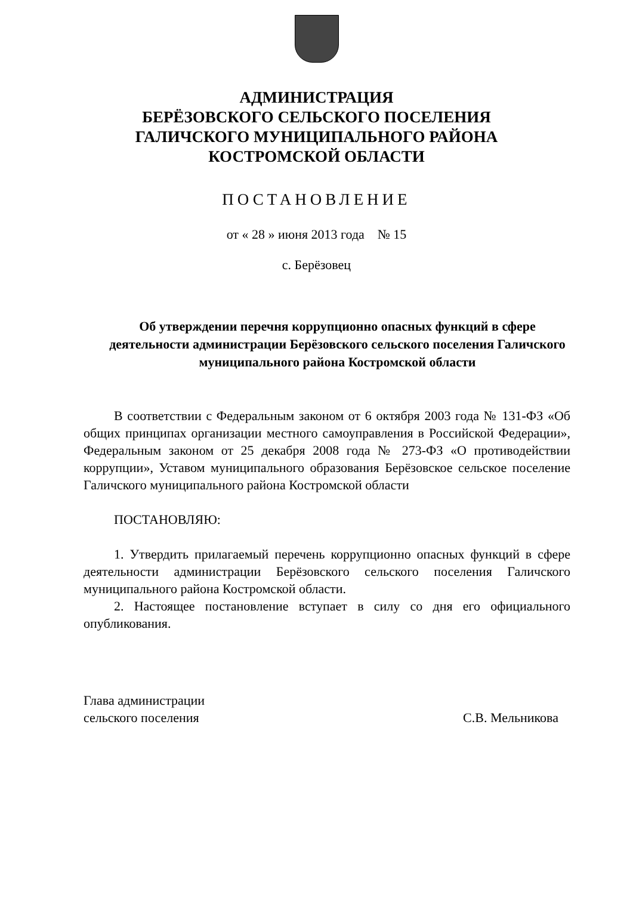АДМИНИСТРАЦИЯ
БЕРЁЗОВСКОГО СЕЛЬСКОГО ПОСЕЛЕНИЯ
ГАЛИЧСКОГО МУНИЦИПАЛЬНОГО РАЙОНА
КОСТРОМСКОЙ ОБЛАСТИ
ПОСТАНОВЛЕНИЕ
от « 28 » июня 2013 года № 15
с. Берёзовец
Об утверждении перечня коррупционно опасных функций в сфере деятельности администрации Берёзовского сельского поселения Галичского муниципального района Костромской области
В соответствии с Федеральным законом от 6 октября 2003 года № 131-ФЗ «Об общих принципах организации местного самоуправления в Российской Федерации», Федеральным законом от 25 декабря 2008 года № 273-ФЗ «О противодействии коррупции», Уставом муниципального образования Берёзовское сельское поселение Галичского муниципального района Костромской области
ПОСТАНОВЛЯЮ:
1. Утвердить прилагаемый перечень коррупционно опасных функций в сфере деятельности администрации Берёзовского сельского поселения Галичского муниципального района Костромской области.
2. Настоящее постановление вступает в силу со дня его официального опубликования.
Глава администрации
сельского поселения
С.В. Мельникова